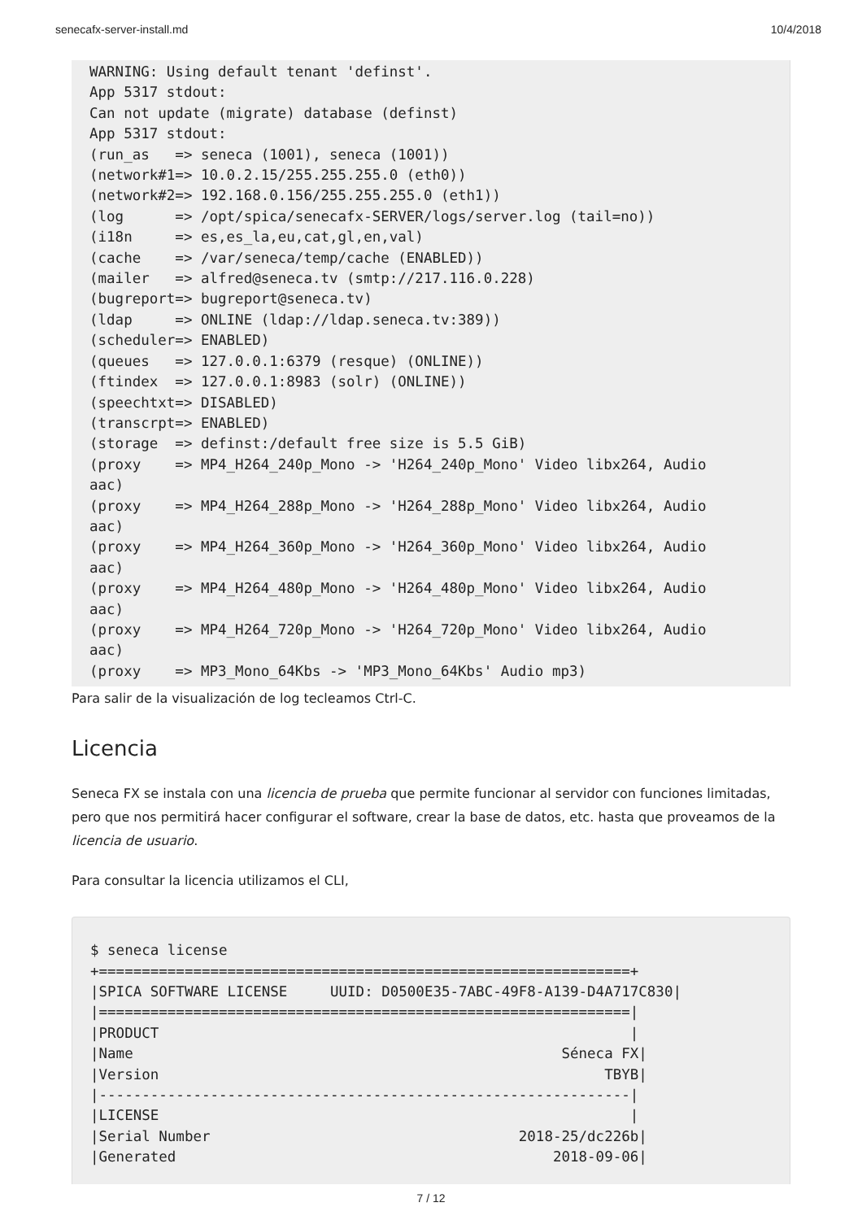senecafx-server-install.md 10/4/2018
WARNING: Using default tenant 'definst'.
App 5317 stdout:
Can not update (migrate) database (definst)
App 5317 stdout:
(run_as   => seneca (1001), seneca (1001))
(network#1=> 10.0.2.15/255.255.255.0 (eth0))
(network#2=> 192.168.0.156/255.255.255.0 (eth1))
(log      => /opt/spica/senecafx-SERVER/logs/server.log (tail=no))
(i18n     => es,es_la,eu,cat,gl,en,val)
(cache    => /var/seneca/temp/cache (ENABLED))
(mailer   => alfred@seneca.tv (smtp://217.116.0.228)
(bugreport=> bugreport@seneca.tv)
(ldap     => ONLINE (ldap://ldap.seneca.tv:389))
(scheduler=> ENABLED)
(queues   => 127.0.0.1:6379 (resque) (ONLINE))
(ftindex  => 127.0.0.1:8983 (solr) (ONLINE))
(speechtxt=> DISABLED)
(transcrpt=> ENABLED)
(storage  => definst:/default free size is 5.5 GiB)
(proxy    => MP4_H264_240p_Mono -> 'H264_240p_Mono' Video libx264, Audio
aac)
(proxy    => MP4_H264_288p_Mono -> 'H264_288p_Mono' Video libx264, Audio
aac)
(proxy    => MP4_H264_360p_Mono -> 'H264_360p_Mono' Video libx264, Audio
aac)
(proxy    => MP4_H264_480p_Mono -> 'H264_480p_Mono' Video libx264, Audio
aac)
(proxy    => MP4_H264_720p_Mono -> 'H264_720p_Mono' Video libx264, Audio
aac)
(proxy    => MP3_Mono_64Kbs -> 'MP3_Mono_64Kbs' Audio mp3)
Para salir de la visualización de log tecleamos Ctrl-C.
Licencia
Seneca FX se instala con una licencia de prueba que permite funcionar al servidor con funciones limitadas, pero que nos permitirá hacer configurar el software, crear la base de datos, etc. hasta que proveamos de la licencia de usuario.
Para consultar la licencia utilizamos el CLI,
$ seneca license
+==============================================================+
|SPICA SOFTWARE LICENSE     UUID: D0500E35-7ABC-49F8-A139-D4A717C830|
|==============================================================|
|PRODUCT                                                       |
|Name                                                  Séneca FX|
|Version                                                    TBYB|
|--------------------------------------------------------------|
|LICENSE                                                       |
|Serial Number                                    2018-25/dc226b|
|Generated                                            2018-09-06|
7 / 12